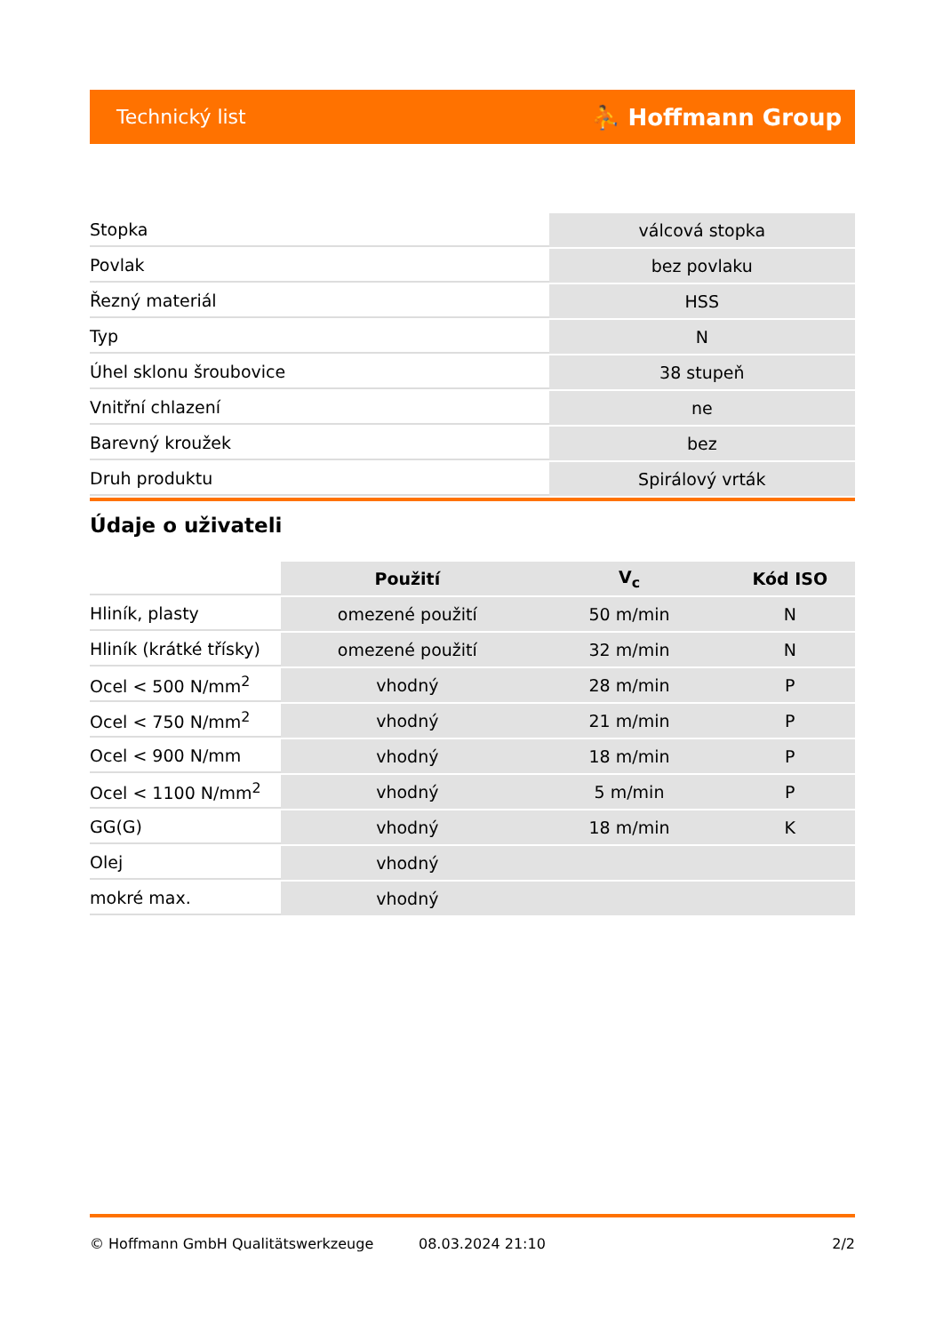Technický list ⛹ Hoffmann Group
| Stopka | válcová stopka |
| Povlak | bez povlaku |
| Řezný materiál | HSS |
| Typ | N |
| Úhel sklonu šroubovice | 38 stupeň |
| Vnitřní chlazení | ne |
| Barevný kroužek | bez |
| Druh produktu | Spirálový vrták |
Údaje o uživateli
| | Použití | V<sub>c</sub> | Kód ISO |
| --- | --- | --- | --- |
| Hliník, plasty | omezené použití | 50 m/min | N |
| Hliník (krátké třísky) | omezené použití | 32 m/min | N |
| Ocel < 500 N/mm<sup>2</sup> | vhodný | 28 m/min | P |
| Ocel < 750 N/mm<sup>2</sup> | vhodný | 21 m/min | P |
| Ocel < 900 N/mm | vhodný | 18 m/min | P |
| Ocel < 1100 N/mm<sup>2</sup> | vhodný | 5 m/min | P |
| GG(G) | vhodný | 18 m/min | K |
| Olej | vhodný | | |
| mokré max. | vhodný | | |
© Hoffmann GmbH Qualitätswerkzeuge 08.03.2024 21:10 2/2